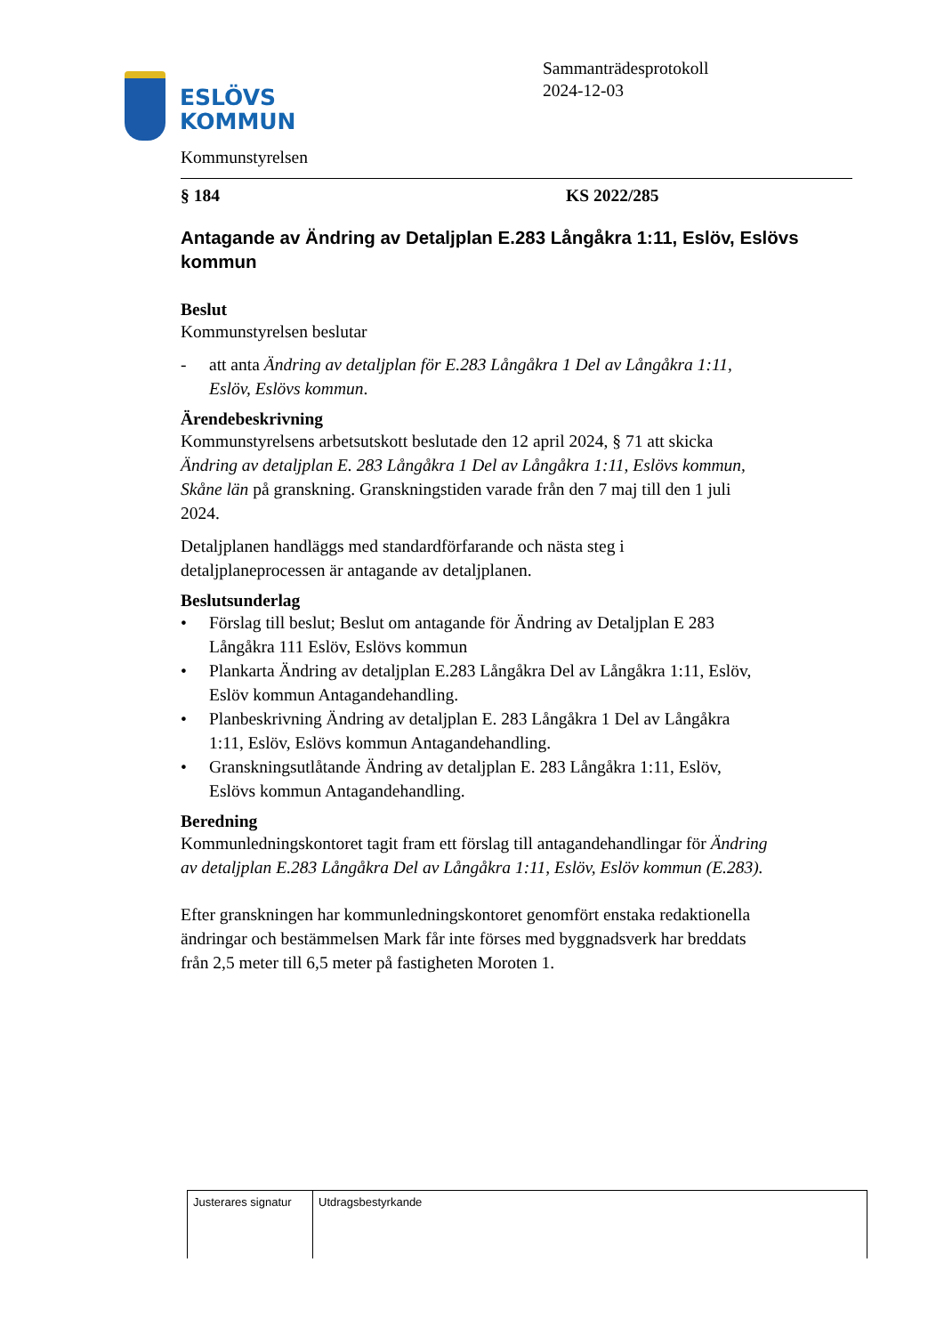ESLÖVS
KOMMUN
Sammanträdesprotokoll
2024-12-03
Kommunstyrelsen
§ 184 KS 2022/285
Antagande av Ändring av Detaljplan E.283 Långåkra 1:11, Eslöv, Eslövs kommun
Beslut
Kommunstyrelsen beslutar
- att anta Ändring av detaljplan för E.283 Långåkra 1 Del av Långåkra 1:11, Eslöv, Eslövs kommun.
Ärendebeskrivning
Kommunstyrelsens arbetsutskott beslutade den 12 april 2024, § 71 att skicka Ändring av detaljplan E. 283 Långåkra 1 Del av Långåkra 1:11, Eslövs kommun, Skåne län på granskning. Granskningstiden varade från den 7 maj till den 1 juli 2024.
Detaljplanen handläggs med standardförfarande och nästa steg i detaljplaneprocessen är antagande av detaljplanen.
Beslutsunderlag
• Förslag till beslut; Beslut om antagande för Ändring av Detaljplan E 283 Långåkra 111 Eslöv, Eslövs kommun
• Plankarta Ändring av detaljplan E.283 Långåkra Del av Långåkra 1:11, Eslöv, Eslöv kommun Antagandehandling.
• Planbeskrivning Ändring av detaljplan E. 283 Långåkra 1 Del av Långåkra 1:11, Eslöv, Eslövs kommun Antagandehandling.
• Granskningsutlåtande Ändring av detaljplan E. 283 Långåkra 1:11, Eslöv, Eslövs kommun Antagandehandling.
Beredning
Kommunledningskontoret tagit fram ett förslag till antagandehandlingar för Ändring av detaljplan E.283 Långåkra Del av Långåkra 1:11, Eslöv, Eslöv kommun (E.283).
Efter granskningen har kommunledningskontoret genomfört enstaka redaktionella ändringar och bestämmelsen Mark får inte förses med byggnadsverk har breddats från 2,5 meter till 6,5 meter på fastigheten Moroten 1.
| Justerares signatur | Utdragsbestyrkande |